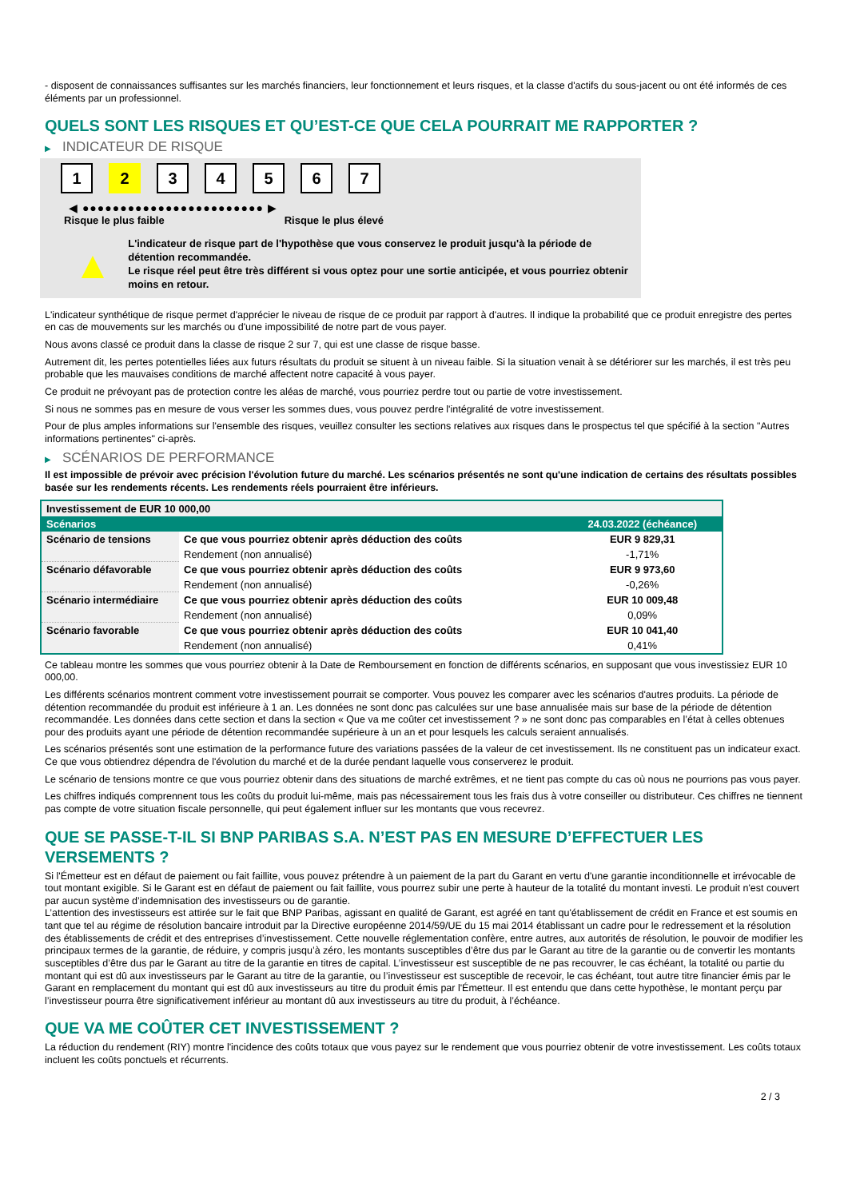- disposent de connaissances suffisantes sur les marchés financiers, leur fonctionnement et leurs risques, et la classe d'actifs du sous-jacent ou ont été informés de ces éléments par un professionnel.
QUELS SONT LES RISQUES ET QU’EST-CE QUE CELA POURRAIT ME RAPPORTER ?
▶ INDICATEUR DE RISQUE
1 2 3 4 5 6 7
◀ ●●●●●●●●●●●●●●●●●●●●●●●● ▶
Risque le plus faible Risque le plus élevé
▲
L'indicateur de risque part de l'hypothèse que vous conservez le produit jusqu'à la période de détention recommandée.
Le risque réel peut être très différent si vous optez pour une sortie anticipée, et vous pourriez obtenir moins en retour.
L'indicateur synthétique de risque permet d'apprécier le niveau de risque de ce produit par rapport à d'autres. Il indique la probabilité que ce produit enregistre des pertes en cas de mouvements sur les marchés ou d'une impossibilité de notre part de vous payer.
Nous avons classé ce produit dans la classe de risque 2 sur 7, qui est une classe de risque basse.
Autrement dit, les pertes potentielles liées aux futurs résultats du produit se situent à un niveau faible. Si la situation venait à se détériorer sur les marchés, il est très peu probable que les mauvaises conditions de marché affectent notre capacité à vous payer.
Ce produit ne prévoyant pas de protection contre les aléas de marché, vous pourriez perdre tout ou partie de votre investissement.
Si nous ne sommes pas en mesure de vous verser les sommes dues, vous pouvez perdre l'intégralité de votre investissement.
Pour de plus amples informations sur l'ensemble des risques, veuillez consulter les sections relatives aux risques dans le prospectus tel que spécifié à la section "Autres informations pertinentes" ci-après.
▶ SCÉNARIOS DE PERFORMANCE
Il est impossible de prévoir avec précision l'évolution future du marché. Les scénarios présentés ne sont qu'une indication de certains des résultats possibles basée sur les rendements récents. Les rendements réels pourraient être inférieurs.
| Investissement de EUR 10 000,00 | | |
| --- | --- | --- |
| Scénarios | | 24.03.2022 (échéance) |
| Scénario de tensions | Ce que vous pourriez obtenir après déduction des coûts | EUR 9 829,31 |
| | Rendement (non annualisé) | -1,71% |
| Scénario défavorable | Ce que vous pourriez obtenir après déduction des coûts | EUR 9 973,60 |
| | Rendement (non annualisé) | -0,26% |
| Scénario intermédiaire | Ce que vous pourriez obtenir après déduction des coûts | EUR 10 009,48 |
| | Rendement (non annualisé) | 0,09% |
| Scénario favorable | Ce que vous pourriez obtenir après déduction des coûts | EUR 10 041,40 |
| | Rendement (non annualisé) | 0,41% |
Ce tableau montre les sommes que vous pourriez obtenir à la Date de Remboursement en fonction de différents scénarios, en supposant que vous investissiez EUR 10 000,00.
Les différents scénarios montrent comment votre investissement pourrait se comporter. Vous pouvez les comparer avec les scénarios d'autres produits. La période de détention recommandée du produit est inférieure à 1 an. Les données ne sont donc pas calculées sur une base annualisée mais sur base de la période de détention recommandée. Les données dans cette section et dans la section « Que va me coûter cet investissement ? » ne sont donc pas comparables en l’état à celles obtenues pour des produits ayant une période de détention recommandée supérieure à un an et pour lesquels les calculs seraient annualisés.
Les scénarios présentés sont une estimation de la performance future des variations passées de la valeur de cet investissement. Ils ne constituent pas un indicateur exact. Ce que vous obtiendrez dépendra de l'évolution du marché et de la durée pendant laquelle vous conserverez le produit.
Le scénario de tensions montre ce que vous pourriez obtenir dans des situations de marché extrêmes, et ne tient pas compte du cas où nous ne pourrions pas vous payer.
Les chiffres indiqués comprennent tous les coûts du produit lui-même, mais pas nécessairement tous les frais dus à votre conseiller ou distributeur. Ces chiffres ne tiennent pas compte de votre situation fiscale personnelle, qui peut également influer sur les montants que vous recevrez.
QUE SE PASSE-T-IL SI BNP PARIBAS S.A. N’EST PAS EN MESURE D’EFFECTUER LES VERSEMENTS ?
Si l'Émetteur est en défaut de paiement ou fait faillite, vous pouvez prétendre à un paiement de la part du Garant en vertu d'une garantie inconditionnelle et irrévocable de tout montant exigible. Si le Garant est en défaut de paiement ou fait faillite, vous pourrez subir une perte à hauteur de la totalité du montant investi. Le produit n'est couvert par aucun système d’indemnisation des investisseurs ou de garantie.
L’attention des investisseurs est attirée sur le fait que BNP Paribas, agissant en qualité de Garant, est agréé en tant qu'établissement de crédit en France et est soumis en tant que tel au régime de résolution bancaire introduit par la Directive européenne 2014/59/UE du 15 mai 2014 établissant un cadre pour le redressement et la résolution des établissements de crédit et des entreprises d’investissement. Cette nouvelle réglementation confère, entre autres, aux autorités de résolution, le pouvoir de modifier les principaux termes de la garantie, de réduire, y compris jusqu’à zéro, les montants susceptibles d’être dus par le Garant au titre de la garantie ou de convertir les montants susceptibles d’être dus par le Garant au titre de la garantie en titres de capital. L’investisseur est susceptible de ne pas recouvrer, le cas échéant, la totalité ou partie du montant qui est dû aux investisseurs par le Garant au titre de la garantie, ou l’investisseur est susceptible de recevoir, le cas échéant, tout autre titre financier émis par le Garant en remplacement du montant qui est dû aux investisseurs au titre du produit émis par l'Émetteur. Il est entendu que dans cette hypothèse, le montant perçu par l’investisseur pourra être significativement inférieur au montant dû aux investisseurs au titre du produit, à l’échéance.
QUE VA ME COÛTER CET INVESTISSEMENT ?
La réduction du rendement (RIY) montre l'incidence des coûts totaux que vous payez sur le rendement que vous pourriez obtenir de votre investissement. Les coûts totaux incluent les coûts ponctuels et récurrents.
2 / 3